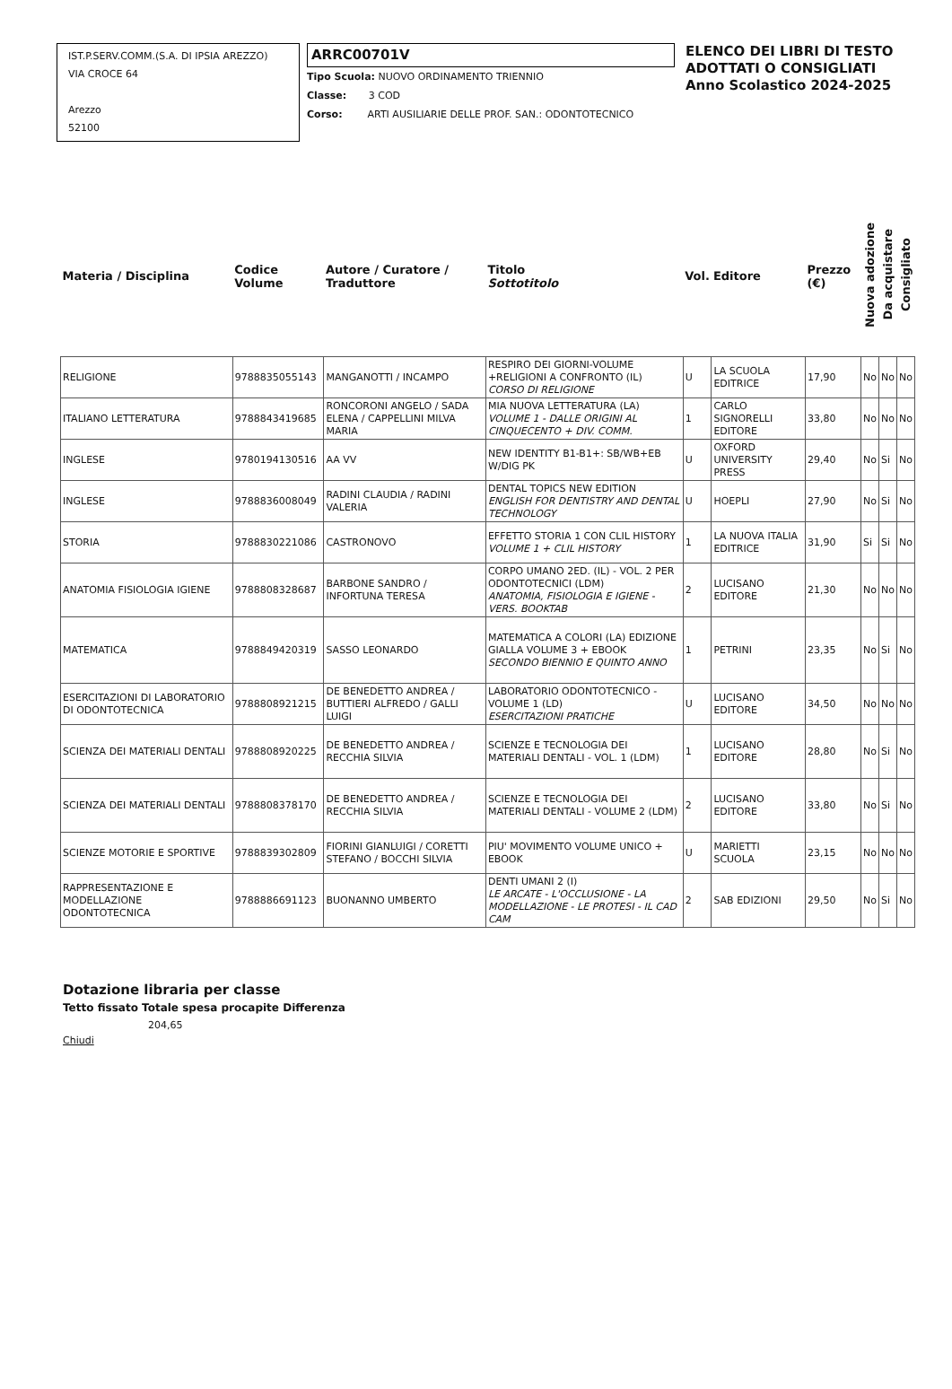IST.P.SERV.COMM.(S.A. DI IPSIA AREZZO)
VIA CROCE 64
Arezzo
52100
ARRC00701V
Tipo Scuola: NUOVO ORDINAMENTO TRIENNIO
Classe: 3 COD
Corso: ARTI AUSILIARIE DELLE PROF. SAN.: ODONTOTECNICO
ELENCO DEI LIBRI DI TESTO
ADOTTATI O CONSIGLIATI
Anno Scolastico 2024-2025
| Materia / Disciplina | Codice Volume | Autore / Curatore / Traduttore | Titolo Sottotitolo | Vol. | Editore | Prezzo (€) | Nuova adozione | Da acquistare | Consigliato |
| --- | --- | --- | --- | --- | --- | --- | --- | --- | --- |
| RELIGIONE | 9788835055143 | MANGANOTTI / INCAMPO | RESPIRO DEI GIORNI-VOLUME +RELIGIONI A CONFRONTO (IL) CORSO DI RELIGIONE | U | LA SCUOLA EDITRICE | 17,90 | No | No | No |
| ITALIANO LETTERATURA | 9788843419685 | RONCORONI ANGELO / SADA ELENA / CAPPELLINI MILVA MARIA | MIA NUOVA LETTERATURA (LA) VOLUME 1 - DALLE ORIGINI AL CINQUECENTO + DIV. COMM. | 1 | CARLO SIGNORELLI EDITORE | 33,80 | No | No | No |
| INGLESE | 9780194130516 | AA VV | NEW IDENTITY B1-B1+: SB/WB+EB W/DIG PK | U | OXFORD UNIVERSITY PRESS | 29,40 | No | Si | No |
| INGLESE | 9788836008049 | RADINI CLAUDIA / RADINI VALERIA | DENTAL TOPICS NEW EDITION ENGLISH FOR DENTISTRY AND DENTAL TECHNOLOGY | U | HOEPLI | 27,90 | No | Si | No |
| STORIA | 9788830221086 | CASTRONOVO | EFFETTO STORIA 1 CON CLIL HISTORY VOLUME 1 + CLIL HISTORY | 1 | LA NUOVA ITALIA EDITRICE | 31,90 | Si | Si | No |
| ANATOMIA FISIOLOGIA IGIENE | 9788808328687 | BARBONE SANDRO / INFORTUNA TERESA | CORPO UMANO 2ED. (IL) - VOL. 2 PER ODONTOTECNICI (LDM) ANATOMIA, FISIOLOGIA E IGIENE - VERS. BOOKTAB | 2 | LUCISANO EDITORE | 21,30 | No | No | No |
| MATEMATICA | 9788849420319 | SASSO LEONARDO | MATEMATICA A COLORI (LA) EDIZIONE GIALLA VOLUME 3 + EBOOK SECONDO BIENNIO E QUINTO ANNO | 1 | PETRINI | 23,35 | No | Si | No |
| ESERCITAZIONI DI LABORATORIO DI ODONTOTECNICA | 9788808921215 | DE BENEDETTO ANDREA / BUTTIERI ALFREDO / GALLI LUIGI | LABORATORIO ODONTOTECNICO - VOLUME 1 (LD) ESERCITAZIONI PRATICHE | U | LUCISANO EDITORE | 34,50 | No | No | No |
| SCIENZA DEI MATERIALI DENTALI | 9788808920225 | DE BENEDETTO ANDREA / RECCHIA SILVIA | SCIENZE E TECNOLOGIA DEI MATERIALI DENTALI - VOL. 1 (LDM) | 1 | LUCISANO EDITORE | 28,80 | No | Si | No |
| SCIENZA DEI MATERIALI DENTALI | 9788808378170 | DE BENEDETTO ANDREA / RECCHIA SILVIA | SCIENZE E TECNOLOGIA DEI MATERIALI DENTALI - VOLUME 2 (LDM) | 2 | LUCISANO EDITORE | 33,80 | No | Si | No |
| SCIENZE MOTORIE E SPORTIVE | 9788839302809 | FIORINI GIANLUIGI / CORETTI STEFANO / BOCCHI SILVIA | PIU' MOVIMENTO VOLUME UNICO + EBOOK | U | MARIETTI SCUOLA | 23,15 | No | No | No |
| RAPPRESENTAZIONE E MODELLAZIONE ODONTOTECNICA | 9788886691123 | BUONANNO UMBERTO | DENTI UMANI 2 (I) LE ARCATE - L'OCCLUSIONE - LA MODELLAZIONE - LE PROTESI - IL CAD CAM | 2 | SAB EDIZIONI | 29,50 | No | Si | No |
Dotazione libraria per classe
Tetto fissato Totale spesa procapite Differenza
204,65
Chiudi